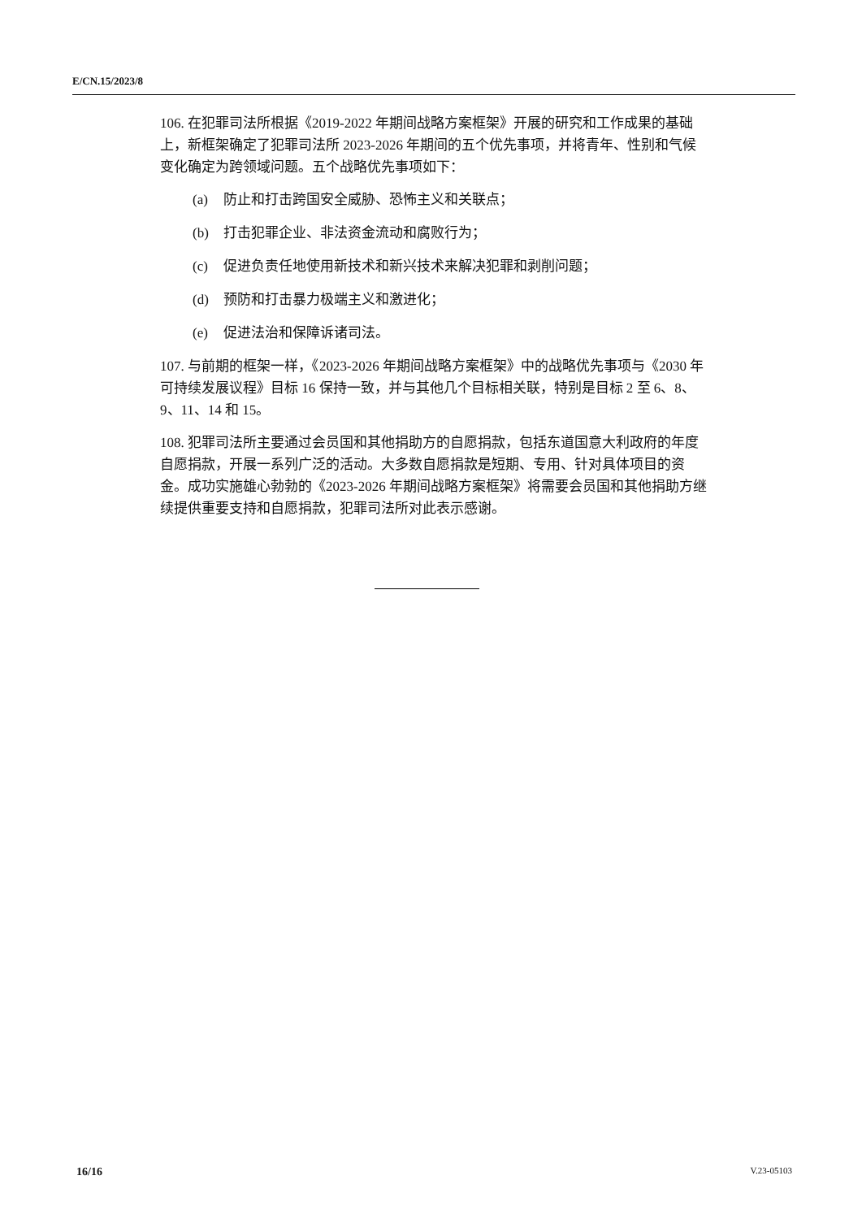E/CN.15/2023/8
106. 在犯罪司法所根据《2019-2022 年期间战略方案框架》开展的研究和工作成果的基础上，新框架确定了犯罪司法所 2023-2026 年期间的五个优先事项，并将青年、性别和气候变化确定为跨领域问题。五个战略优先事项如下：
(a) 防止和打击跨国安全威胁、恐怖主义和关联点；
(b) 打击犯罪企业、非法资金流动和腐败行为；
(c) 促进负责任地使用新技术和新兴技术来解决犯罪和剥削问题；
(d) 预防和打击暴力极端主义和激进化；
(e) 促进法治和保障诉诸司法。
107. 与前期的框架一样，《2023-2026 年期间战略方案框架》中的战略优先事项与《2030 年可持续发展议程》目标 16 保持一致，并与其他几个目标相关联，特别是目标 2 至 6、8、9、11、14 和 15。
108. 犯罪司法所主要通过会员国和其他捐助方的自愿捐款，包括东道国意大利政府的年度自愿捐款，开展一系列广泛的活动。大多数自愿捐款是短期、专用、针对具体项目的资金。成功实施雄心勃勃的《2023-2026 年期间战略方案框架》将需要会员国和其他捐助方继续提供重要支持和自愿捐款，犯罪司法所对此表示感谢。
16/16 V.23-05103